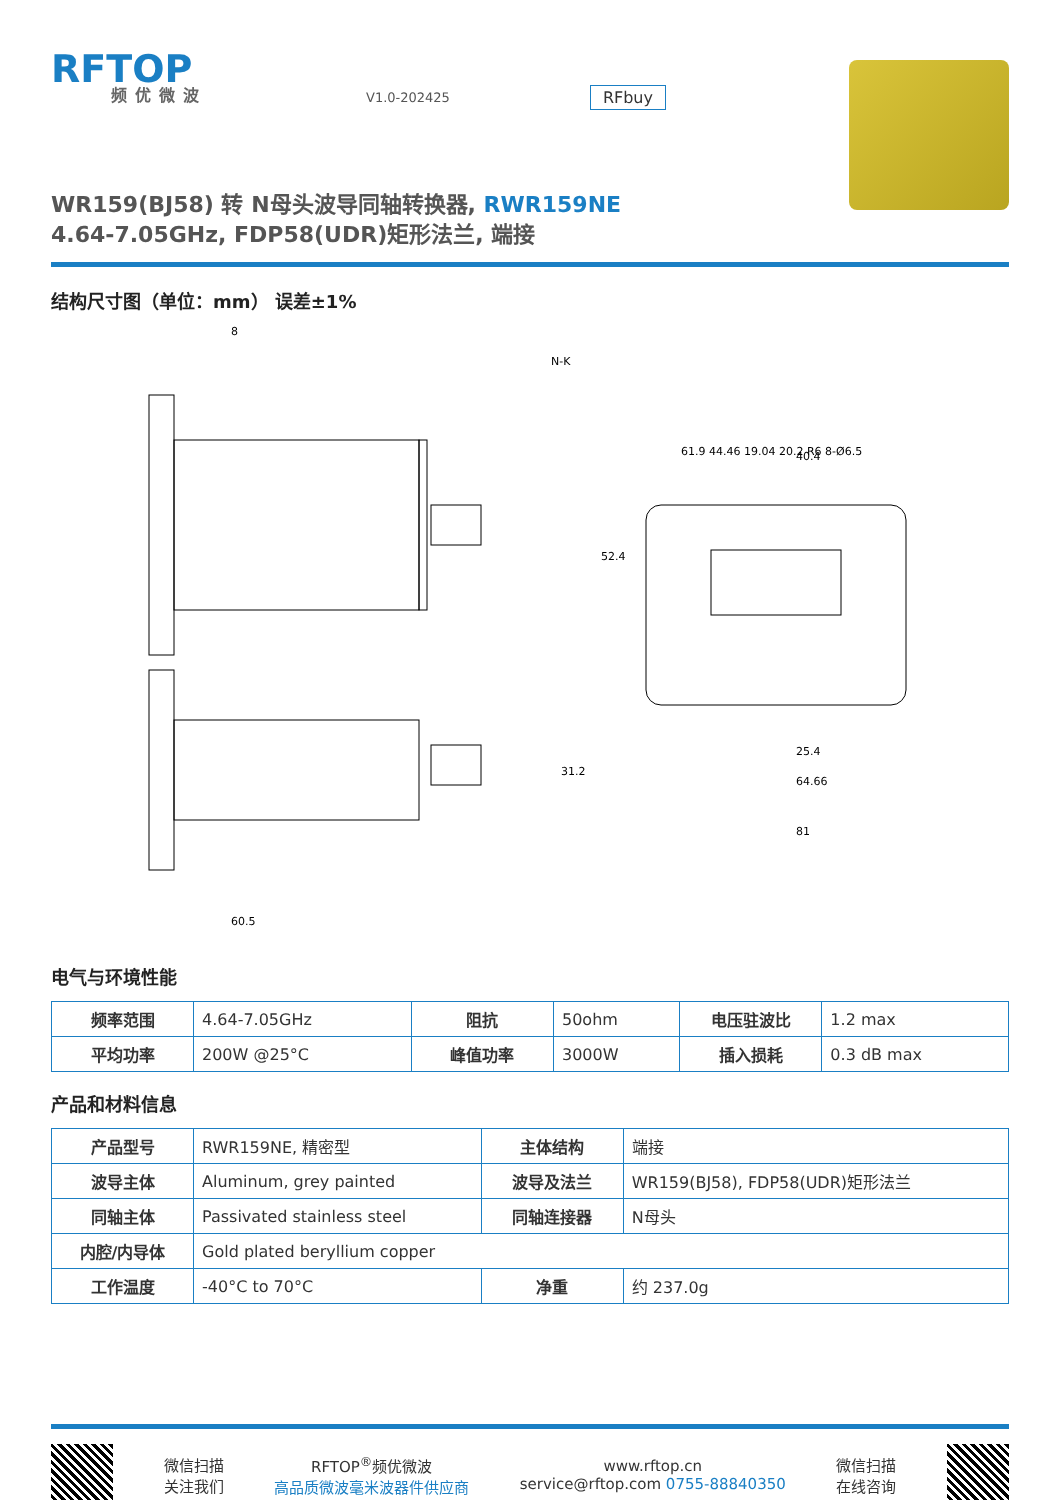RFTOP
频优微波
V1.0-202425
RFbuy
WR159(BJ58) 转 N母头波导同轴转换器, RWR159NE
4.64-7.05GHz, FDP58(UDR)矩形法兰, 端接
结构尺寸图（单位：mm） 误差±1%
8
60.5
52.4
31.2
N-K
40.4
25.4
64.66
81
61.9 44.46 19.04 20.2 R6 8-Ø6.5
电气与环境性能
| 频率范围 | 4.64-7.05GHz | 阻抗 | 50ohm | 电压驻波比 | 1.2 max |
| 平均功率 | 200W @25°C | 峰值功率 | 3000W | 插入损耗 | 0.3 dB max |
产品和材料信息
| 产品型号 | RWR159NE, 精密型 | 主体结构 | 端接 |
| 波导主体 | Aluminum, grey painted | 波导及法兰 | WR159(BJ58), FDP58(UDR)矩形法兰 |
| 同轴主体 | Passivated stainless steel | 同轴连接器 | N母头 |
| 内腔/内导体 | Gold plated beryllium copper | | |
| 工作温度 | -40°C to 70°C | 净重 | 约 237.0g |
微信扫描
关注我们
RFTOP<sup>®</sup>频优微波
高品质微波毫米波器件供应商
www.rftop.cn
service@rftop.com 0755-88840350
微信扫描
在线咨询